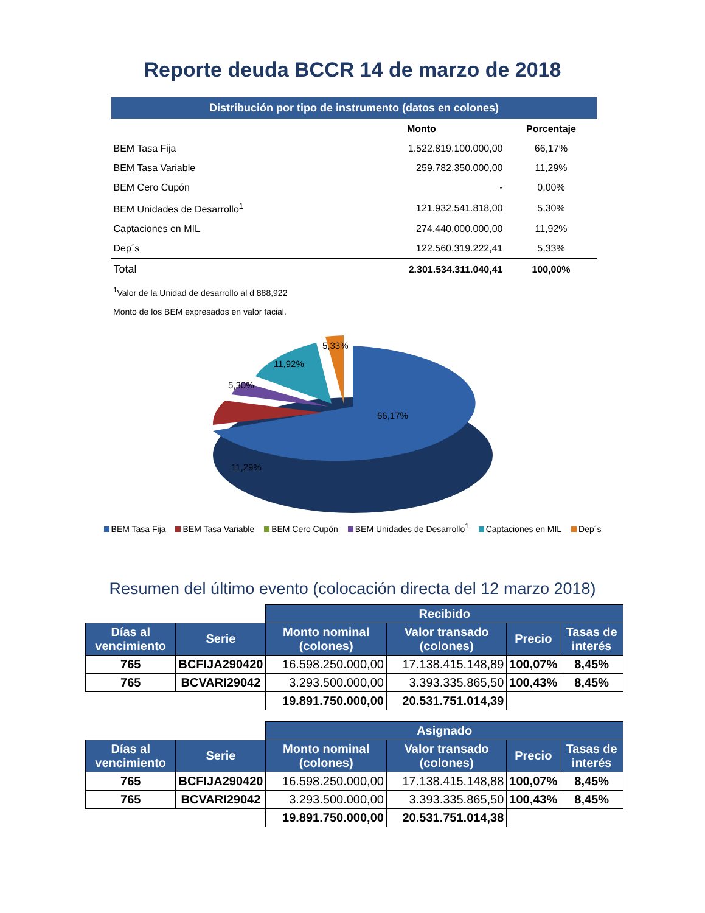Reporte deuda BCCR 14 de marzo de 2018
| Distribución por tipo de instrumento (datos en colones) | | |
| | Monto | Porcentaje |
| BEM Tasa Fija | 1.522.819.100.000,00 | 66,17% |
| BEM Tasa Variable | 259.782.350.000,00 | 11,29% |
| BEM Cero Cupón | - | 0,00% |
| BEM Unidades de Desarrollo<sup>1</sup> | 121.932.541.818,00 | 5,30% |
| Captaciones en MIL | 274.440.000.000,00 | 11,92% |
| Dep´s | 122.560.319.222,41 | 5,33% |
| Total | 2.301.534.311.040,41 | 100,00% |
<sup>1</sup> Valor de la Unidad de desarrollo al d 888,922
Monto de los BEM expresados en valor facial.
66,17%
11,29%
5,30%
11,92%
5,33%
BEM Tasa Fija BEM Tasa Variable BEM Cero Cupón BEM Unidades de Desarrollo<sup>1</sup> Captaciones en MIL Dep´s
Resumen del último evento (colocación directa del 12 marzo 2018)
| | | Recibido | | | |
| Días al vencimiento | Serie | Monto nominal (colones) | Valor transado (colones) | Precio | Tasas de interés |
| 765 | BCFIJA290420 | 16.598.250.000,00 | 17.138.415.148,89 | 100,07% | 8,45% |
| 765 | BCVARI29042 | 3.293.500.000,00 | 3.393.335.865,50 | 100,43% | 8,45% |
| | | 19.891.750.000,00 | 20.531.751.014,39 | | |
| | | Asignado | | | |
| Días al vencimiento | Serie | Monto nominal (colones) | Valor transado (colones) | Precio | Tasas de interés |
| 765 | BCFIJA290420 | 16.598.250.000,00 | 17.138.415.148,88 | 100,07% | 8,45% |
| 765 | BCVARI29042 | 3.293.500.000,00 | 3.393.335.865,50 | 100,43% | 8,45% |
| | | 19.891.750.000,00 | 20.531.751.014,38 | | |